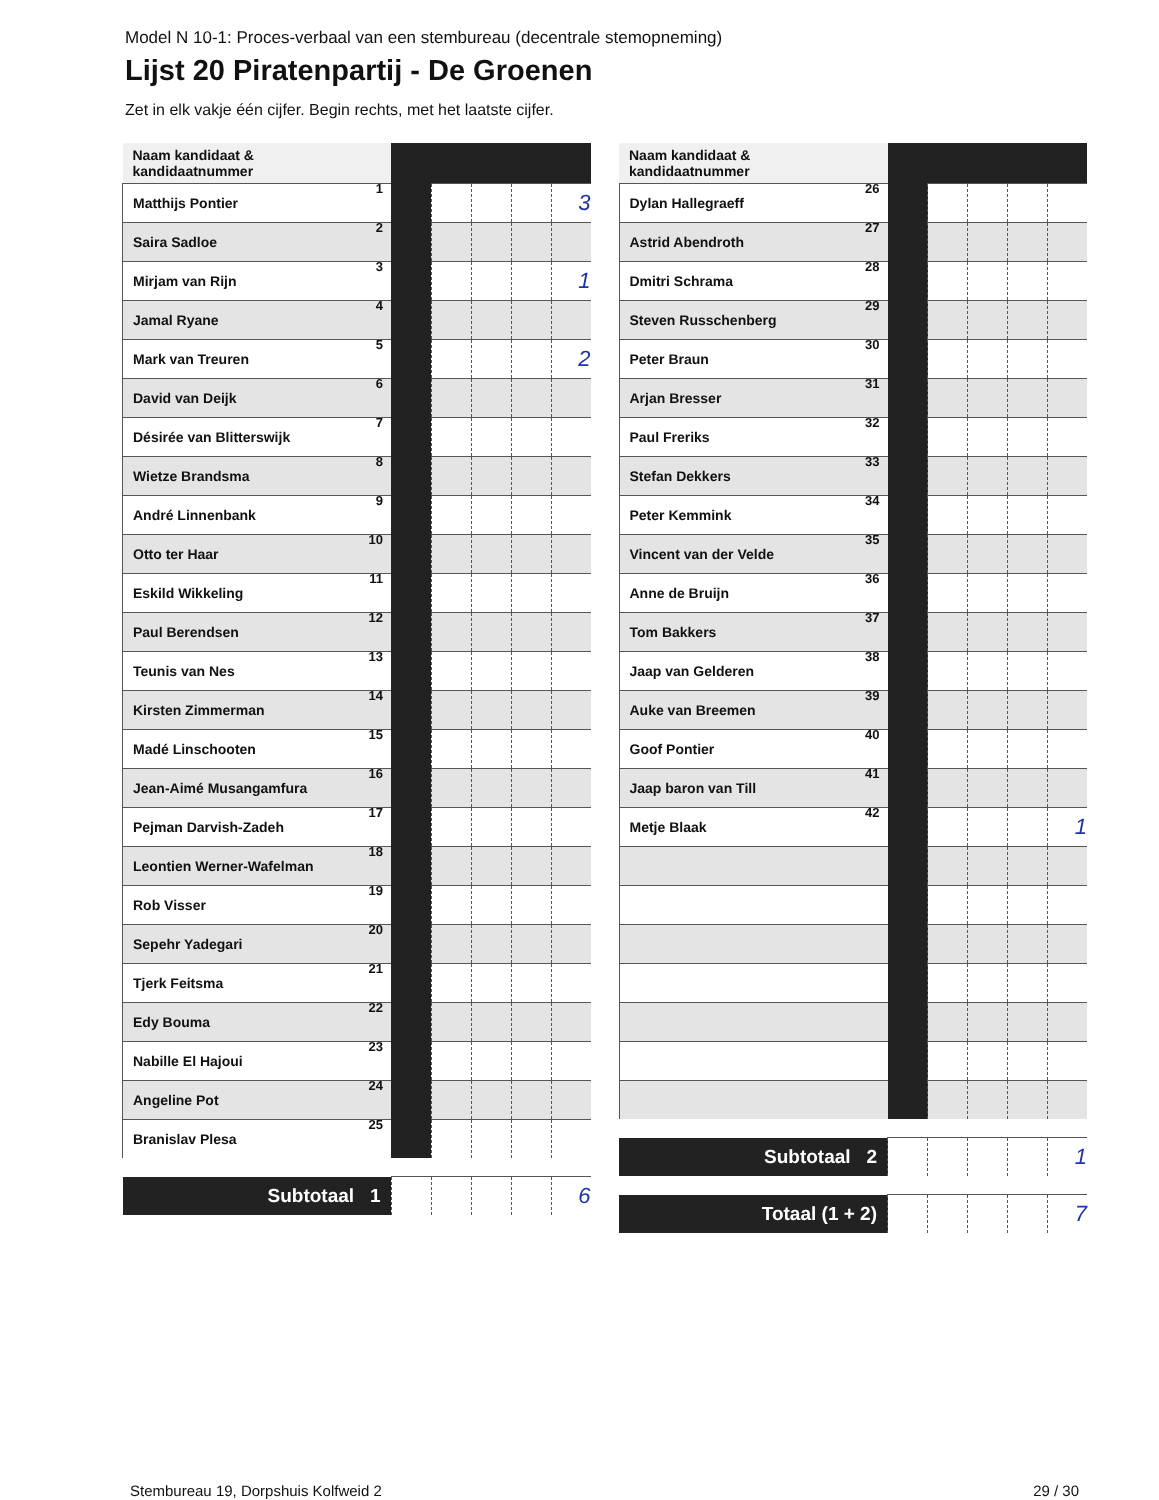Model N 10-1: Proces-verbaal van een stembureau (decentrale stemopneming)
Lijst 20 Piratenpartij - De Groenen
Zet in elk vakje één cijfer. Begin rechts, met het laatste cijfer.
| Naam kandidaat & kandidaatnummer | | | | | |
| Matthijs Pontier 1 | | | | | 3 |
| Saira Sadloe 2 | | | | | |
| Mirjam van Rijn 3 | | | | | 1 |
| Jamal Ryane 4 | | | | | |
| Mark van Treuren 5 | | | | | 2 |
| David van Deijk 6 | | | | | |
| Désirée van Blitterswijk 7 | | | | | |
| Wietze Brandsma 8 | | | | | |
| André Linnenbank 9 | | | | | |
| Otto ter Haar 10 | | | | | |
| Eskild Wikkeling 11 | | | | | |
| Paul Berendsen 12 | | | | | |
| Teunis van Nes 13 | | | | | |
| Kirsten Zimmerman 14 | | | | | |
| Madé Linschooten 15 | | | | | |
| Jean-Aimé Musangamfura 16 | | | | | |
| Pejman Darvish-Zadeh 17 | | | | | |
| Leontien Werner-Wafelman 18 | | | | | |
| Rob Visser 19 | | | | | |
| Sepehr Yadegari 20 | | | | | |
| Tjerk Feitsma 21 | | | | | |
| Edy Bouma 22 | | | | | |
| Nabille El Hajoui 23 | | | | | |
| Angeline Pot 24 | | | | | |
| Branislav Plesa 25 | | | | | |
| Subtotaal 1 | | | | | 6 |
| Naam kandidaat & kandidaatnummer | | | | | |
| Dylan Hallegraeff 26 | | | | | |
| Astrid Abendroth 27 | | | | | |
| Dmitri Schrama 28 | | | | | |
| Steven Russchenberg 29 | | | | | |
| Peter Braun 30 | | | | | |
| Arjan Bresser 31 | | | | | |
| Paul Freriks 32 | | | | | |
| Stefan Dekkers 33 | | | | | |
| Peter Kemmink 34 | | | | | |
| Vincent van der Velde 35 | | | | | |
| Anne de Bruijn 36 | | | | | |
| Tom Bakkers 37 | | | | | |
| Jaap van Gelderen 38 | | | | | |
| Auke van Breemen 39 | | | | | |
| Goof Pontier 40 | | | | | |
| Jaap baron van Till 41 | | | | | |
| Metje Blaak 42 | | | | | 1 |
| Subtotaal 2 | | | | | 1 |
| Totaal (1 + 2) | | | | | 7 |
Stembureau 19, Dorpshuis Kolfweid 2 29 / 30